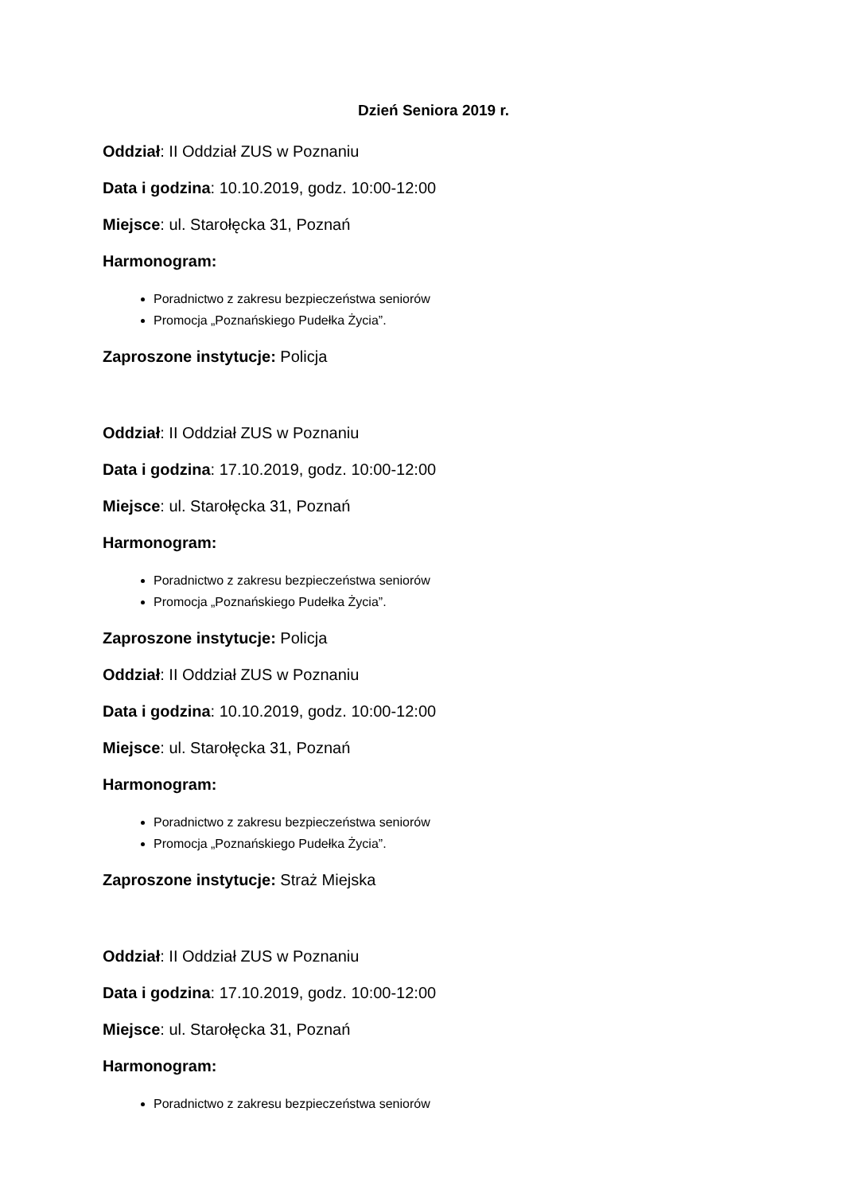Dzień Seniora 2019 r.
Oddział: II Oddział ZUS w Poznaniu
Data i godzina: 10.10.2019, godz. 10:00-12:00
Miejsce: ul. Starołęcka 31, Poznań
Harmonogram:
Poradnictwo z zakresu bezpieczeństwa seniorów
Promocja „Poznańskiego Pudełka Życia”.
Zaproszone instytucje: Policja
Oddział: II Oddział ZUS w Poznaniu
Data i godzina: 17.10.2019, godz. 10:00-12:00
Miejsce: ul. Starołęcka 31, Poznań
Harmonogram:
Poradnictwo z zakresu bezpieczeństwa seniorów
Promocja „Poznańskiego Pudełka Życia”.
Zaproszone instytucje: Policja
Oddział: II Oddział ZUS w Poznaniu
Data i godzina: 10.10.2019, godz. 10:00-12:00
Miejsce: ul. Starołęcka 31, Poznań
Harmonogram:
Poradnictwo z zakresu bezpieczeństwa seniorów
Promocja „Poznańskiego Pudełka Życia”.
Zaproszone instytucje: Straż Miejska
Oddział: II Oddział ZUS w Poznaniu
Data i godzina: 17.10.2019, godz. 10:00-12:00
Miejsce: ul. Starołęcka 31, Poznań
Harmonogram:
Poradnictwo z zakresu bezpieczeństwa seniorów